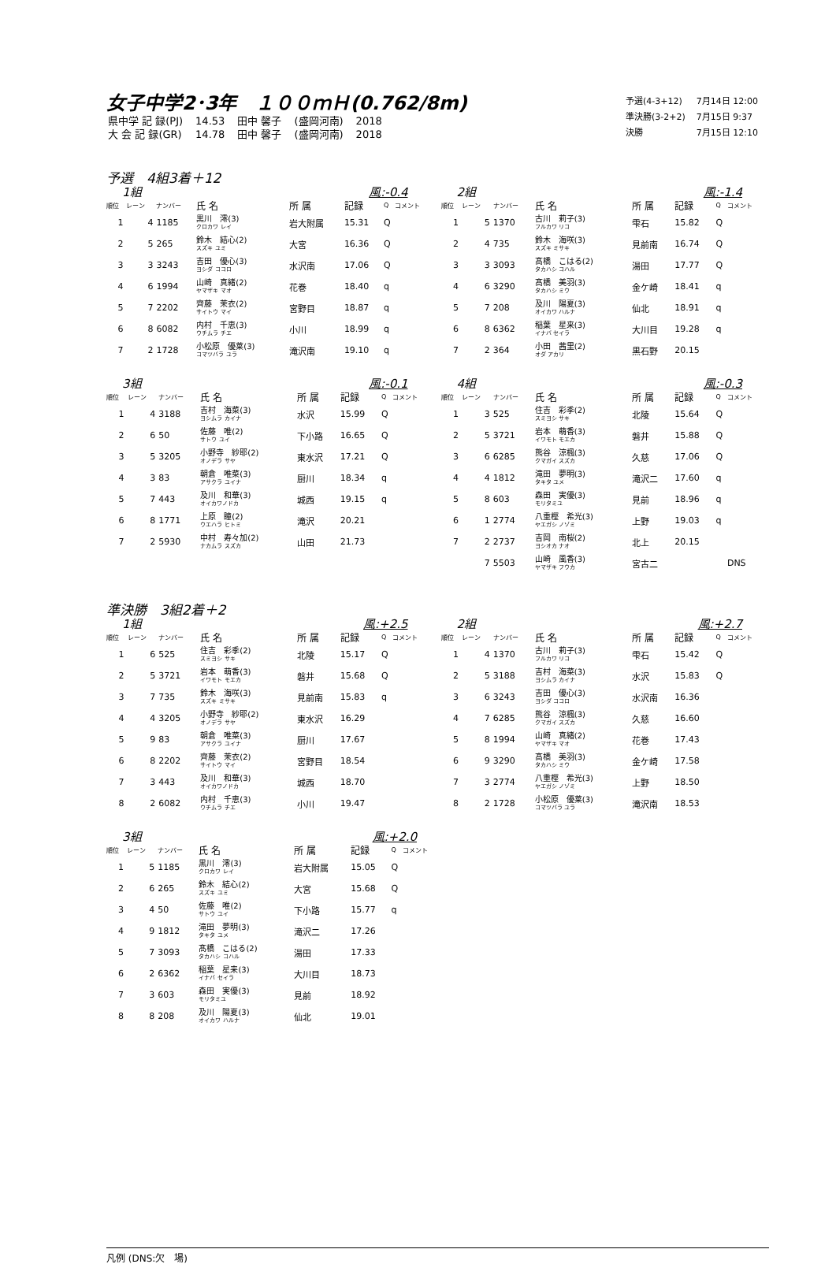女子中学2･3年　１００ｍＨ(0.762/8m)
| 県中学 記 録(PJ) | 14.53 | 田中 馨子 | (盛岡河南) | 2018 |
| 大 会 記 録(GR) | 14.78 | 田中 馨子 | (盛岡河南) | 2018 |
| 予選(4-3+12) | 7月14日 12:00 |
| 準決勝(3-2+2) | 7月15日 9:37 |
| 決勝 | 7月15日 12:10 |
予選　4組3着＋12
1組 風:-0.4
| 順位 | レーン | ナンバー | 氏 名 | 所 属 | 記録 | Q | コメント |
| --- | --- | --- | --- | --- | --- | --- | --- |
| 1 | 4 | 1185 | 黒川 澪(3) クロカワ レイ | 岩大附属 | 15.31 | Q | |
| 2 | 5 | 265 | 鈴木 結心(2) スズキ ユミ | 大宮 | 16.36 | Q | |
| 3 | 3 | 3243 | 吉田 優心(3) ヨシダ ココロ | 水沢南 | 17.06 | Q | |
| 4 | 6 | 1994 | 山崎 真緒(2) ヤマザキ マオ | 花巻 | 18.40 | q | |
| 5 | 7 | 2202 | 齊藤 茉衣(2) サイトウ マイ | 宮野目 | 18.87 | q | |
| 6 | 8 | 6082 | 内村 千恵(3) ウチムラ チエ | 小川 | 18.99 | q | |
| 7 | 2 | 1728 | 小松原 優莱(3) コマツバラ ユラ | 滝沢南 | 19.10 | q | |
2組 風:-1.4
| 順位 | レーン | ナンバー | 氏 名 | 所 属 | 記録 | Q | コメント |
| --- | --- | --- | --- | --- | --- | --- | --- |
| 1 | 5 | 1370 | 古川 莉子(3) フルカワ リコ | 雫石 | 15.82 | Q | |
| 2 | 4 | 735 | 鈴木 海咲(3) スズキ ミサキ | 見前南 | 16.74 | Q | |
| 3 | 3 | 3093 | 髙橋 こはる(2) タカハシ コハル | 湯田 | 17.77 | Q | |
| 4 | 6 | 3290 | 髙橋 美羽(3) タカハシ ミウ | 金ケ崎 | 18.41 | q | |
| 5 | 7 | 208 | 及川 陽夏(3) オイカワ ハルナ | 仙北 | 18.91 | q | |
| 6 | 8 | 6362 | 稲葉 星来(3) イナバ セイラ | 大川目 | 19.28 | q | |
| 7 | 2 | 364 | 小田 茜里(2) オダ アカリ | 黒石野 | 20.15 | | |
3組 風:-0.1
| 順位 | レーン | ナンバー | 氏 名 | 所 属 | 記録 | Q | コメント |
| --- | --- | --- | --- | --- | --- | --- | --- |
| 1 | 4 | 3188 | 吉村 海菜(3) ヨシムラ カイナ | 水沢 | 15.99 | Q | |
| 2 | 6 | 50 | 佐藤 唯(2) サトウ ユイ | 下小路 | 16.65 | Q | |
| 3 | 5 | 3205 | 小野寺 紗耶(2) オノデラ サヤ | 東水沢 | 17.21 | Q | |
| 4 | 3 | 83 | 朝倉 唯菜(3) アサクラ ユイナ | 厨川 | 18.34 | q | |
| 5 | 7 | 443 | 及川 和華(3) オイカワノドカ | 城西 | 19.15 | q | |
| 6 | 8 | 1771 | 上原 瞳(2) ウエハラ ヒトミ | 滝沢 | 20.21 | | |
| 7 | 2 | 5930 | 中村 寿々加(2) ナカムラ スズカ | 山田 | 21.73 | | |
4組 風:-0.3
| 順位 | レーン | ナンバー | 氏 名 | 所 属 | 記録 | Q | コメント |
| --- | --- | --- | --- | --- | --- | --- | --- |
| 1 | 3 | 525 | 住吉 彩季(2) スミヨシ サキ | 北陵 | 15.64 | Q | |
| 2 | 5 | 3721 | 岩本 萌香(3) イワモト モエカ | 磐井 | 15.88 | Q | |
| 3 | 6 | 6285 | 熊谷 涼楓(3) クマガイ スズカ | 久慈 | 17.06 | Q | |
| 4 | 4 | 1812 | 滝田 夢明(3) タキタ ユメ | 滝沢二 | 17.60 | q | |
| 5 | 8 | 603 | 森田 実優(3) モリタミユ | 見前 | 18.96 | q | |
| 6 | 1 | 2774 | 八重樫 希光(3) ヤエガシ ノゾミ | 上野 | 19.03 | q | |
| 7 | 2 | 2737 | 吉岡 南桜(2) ヨシオカ ナオ | 北上 | 20.15 | | |
| | 7 | 5503 | 山崎 風香(3) ヤマザキ フウカ | 宮古二 | | | DNS |
準決勝　3組2着＋2
1組 風:+2.5
| 順位 | レーン | ナンバー | 氏 名 | 所 属 | 記録 | Q | コメント |
| --- | --- | --- | --- | --- | --- | --- | --- |
| 1 | 6 | 525 | 住吉 彩季(2) スミヨシ サキ | 北陵 | 15.17 | Q | |
| 2 | 5 | 3721 | 岩本 萌香(3) イワモト モエカ | 磐井 | 15.68 | Q | |
| 3 | 7 | 735 | 鈴木 海咲(3) スズキ ミサキ | 見前南 | 15.83 | q | |
| 4 | 4 | 3205 | 小野寺 紗耶(2) オノデラ サヤ | 東水沢 | 16.29 | | |
| 5 | 9 | 83 | 朝倉 唯菜(3) アサクラ ユイナ | 厨川 | 17.67 | | |
| 6 | 8 | 2202 | 齊藤 茉衣(2) サイトウ マイ | 宮野目 | 18.54 | | |
| 7 | 3 | 443 | 及川 和華(3) オイカワノドカ | 城西 | 18.70 | | |
| 8 | 2 | 6082 | 内村 千恵(3) ウチムラ チエ | 小川 | 19.47 | | |
2組 風:+2.7
| 順位 | レーン | ナンバー | 氏 名 | 所 属 | 記録 | Q | コメント |
| --- | --- | --- | --- | --- | --- | --- | --- |
| 1 | 4 | 1370 | 古川 莉子(3) フルカワ リコ | 雫石 | 15.42 | Q | |
| 2 | 5 | 3188 | 吉村 海菜(3) ヨシムラ カイナ | 水沢 | 15.83 | Q | |
| 3 | 6 | 3243 | 吉田 優心(3) ヨシダ ココロ | 水沢南 | 16.36 | | |
| 4 | 7 | 6285 | 熊谷 涼楓(3) クマガイ スズカ | 久慈 | 16.60 | | |
| 5 | 8 | 1994 | 山崎 真緒(2) ヤマザキ マオ | 花巻 | 17.43 | | |
| 6 | 9 | 3290 | 髙橋 美羽(3) タカハシ ミウ | 金ケ崎 | 17.58 | | |
| 7 | 3 | 2774 | 八重樫 希光(3) ヤエガシ ノゾミ | 上野 | 18.50 | | |
| 8 | 2 | 1728 | 小松原 優莱(3) コマツバラ ユラ | 滝沢南 | 18.53 | | |
3組 風:+2.0
| 順位 | レーン | ナンバー | 氏 名 | 所 属 | 記録 | Q | コメント |
| --- | --- | --- | --- | --- | --- | --- | --- |
| 1 | 5 | 1185 | 黒川 澪(3) クロカワ レイ | 岩大附属 | 15.05 | Q | |
| 2 | 6 | 265 | 鈴木 結心(2) スズキ ユミ | 大宮 | 15.68 | Q | |
| 3 | 4 | 50 | 佐藤 唯(2) サトウ ユイ | 下小路 | 15.77 | q | |
| 4 | 9 | 1812 | 滝田 夢明(3) タキタ ユメ | 滝沢二 | 17.26 | | |
| 5 | 7 | 3093 | 髙橋 こはる(2) タカハシ コハル | 湯田 | 17.33 | | |
| 6 | 2 | 6362 | 稲葉 星来(3) イナバ セイラ | 大川目 | 18.73 | | |
| 7 | 3 | 603 | 森田 実優(3) モリタミユ | 見前 | 18.92 | | |
| 8 | 8 | 208 | 及川 陽夏(3) オイカワ ハルナ | 仙北 | 19.01 | | |
凡例 (DNS:欠　場)